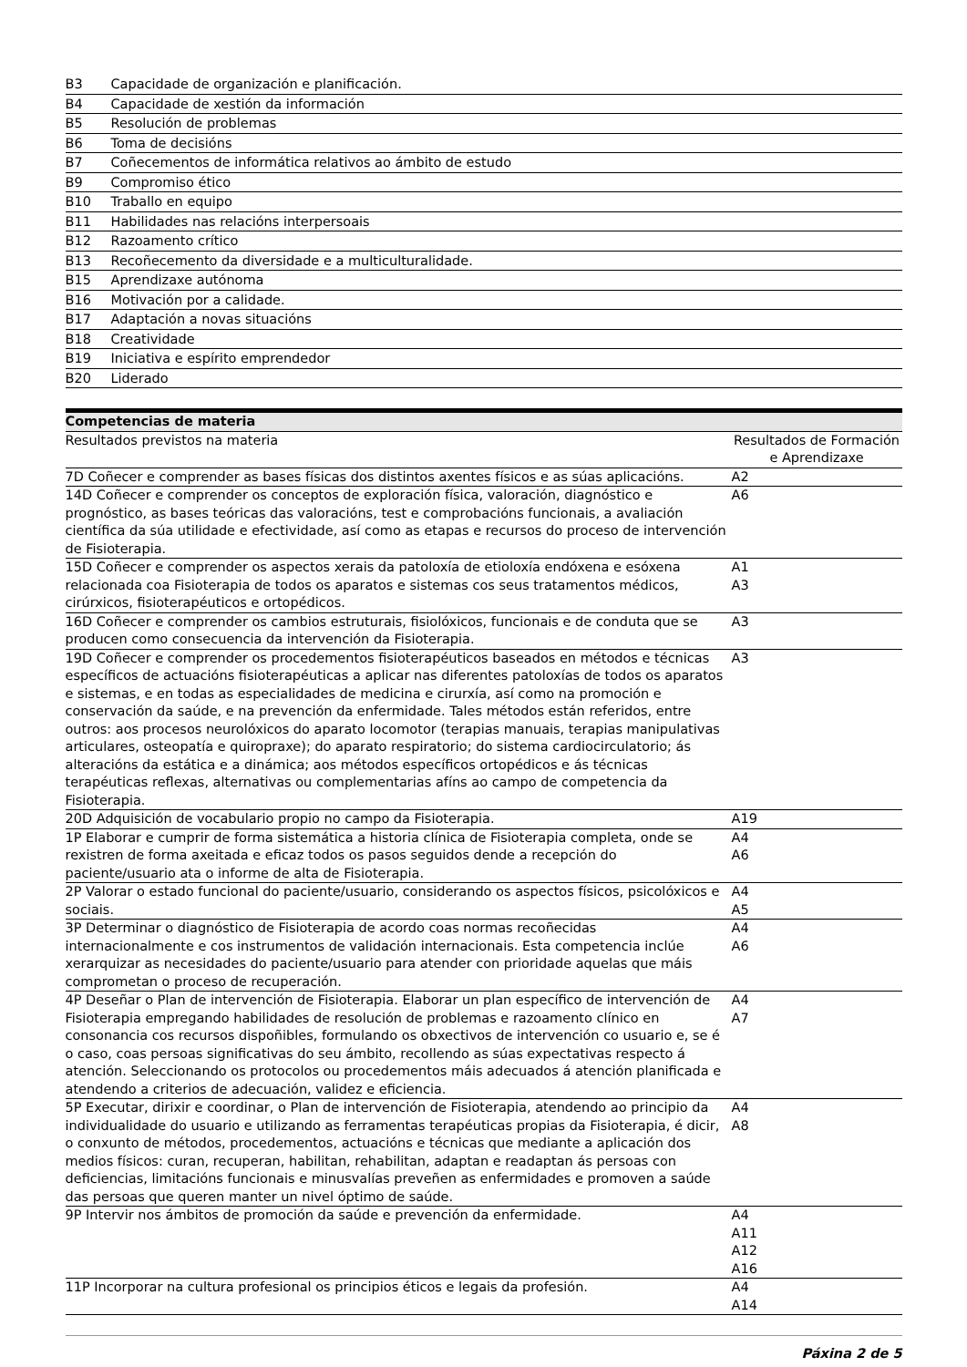| B3 | Capacidade de organización e planificación. |
| B4 | Capacidade de xestión da información |
| B5 | Resolución de problemas |
| B6 | Toma de decisións |
| B7 | Coñecementos de informática relativos ao ámbito de estudo |
| B9 | Compromiso ético |
| B10 | Traballo en equipo |
| B11 | Habilidades nas relacións interpersoais |
| B12 | Razoamento crítico |
| B13 | Recoñecemento da diversidade e a multiculturalidade. |
| B15 | Aprendizaxe autónoma |
| B16 | Motivación por a calidade. |
| B17 | Adaptación a novas situacións |
| B18 | Creatividade |
| B19 | Iniciativa e espírito emprendedor |
| B20 | Liderado |
| Competencias de materia | |
| --- | --- |
| Resultados previstos na materia | Resultados de Formación e Aprendizaxe |
| 7D Coñecer e comprender as bases físicas dos distintos axentes físicos e as súas aplicacións. | A2 |
| 14D Coñecer e comprender os conceptos de exploración física, valoración, diagnóstico e prognóstico, as bases teóricas das valoracións, test e comprobacións funcionais, a avaliación científica da súa utilidade e efectividade, así como as etapas e recursos do proceso de intervención de Fisioterapia. | A6 |
| 15D Coñecer e comprender os aspectos xerais da patoloxía de etioloxía endóxena e esóxena relacionada coa Fisioterapia de todos os aparatos e sistemas cos seus tratamentos médicos, cirúrxicos, fisioterapéuticos e ortopédicos. | A1 A3 |
| 16D Coñecer e comprender os cambios estruturais, fisiolóxicos, funcionais e de conduta que se producen como consecuencia da intervención da Fisioterapia. | A3 |
| 19D Coñecer e comprender os procedementos fisioterapéuticos baseados en métodos e técnicas específicos de actuacións fisioterapéuticas a aplicar nas diferentes patoloxías de todos os aparatos e sistemas, e en todas as especialidades de medicina e cirurxía, así como na promoción e conservación da saúde, e na prevención da enfermidade. Tales métodos están referidos, entre outros: aos procesos neurolóxicos do aparato locomotor (terapias manuais, terapias manipulativas articulares, osteopatía e quiropraxe); do aparato respiratorio; do sistema cardiocirculatorio; ás alteracións da estática e a dinámica; aos métodos específicos ortopédicos e ás técnicas terapéuticas reflexas, alternativas ou complementarias afíns ao campo de competencia da Fisioterapia. | A3 |
| 20D Adquisición de vocabulario propio no campo da Fisioterapia. | A19 |
| 1P Elaborar e cumprir de forma sistemática a historia clínica de Fisioterapia completa, onde se rexistren de forma axeitada e eficaz todos os pasos seguidos dende a recepción do paciente/usuario ata o informe de alta de Fisioterapia. | A4 A6 |
| 2P Valorar o estado funcional do paciente/usuario, considerando os aspectos físicos, psicolóxicos e sociais. | A4 A5 |
| 3P Determinar o diagnóstico de Fisioterapia de acordo coas normas recoñecidas internacionalmente e cos instrumentos de validación internacionais. Esta competencia inclúe xerarquizar as necesidades do paciente/usuario para atender con prioridade aquelas que máis comprometan o proceso de recuperación. | A4 A6 |
| 4P Deseñar o Plan de intervención de Fisioterapia. Elaborar un plan específico de intervención de Fisioterapia empregando habilidades de resolución de problemas e razoamento clínico en consonancia cos recursos dispoñibles, formulando os obxectivos de intervención co usuario e, se é o caso, coas persoas significativas do seu ámbito, recollendo as súas expectativas respecto á atención. Seleccionando os protocolos ou procedementos máis adecuados á atención planificada e atendendo a criterios de adecuación, validez e eficiencia. | A4 A7 |
| 5P Executar, dirixir e coordinar, o Plan de intervención de Fisioterapia, atendendo ao principio da individualidade do usuario e utilizando as ferramentas terapéuticas propias da Fisioterapia, é dicir, o conxunto de métodos, procedementos, actuacións e técnicas que mediante a aplicación dos medios físicos: curan, recuperan, habilitan, rehabilitan, adaptan e readaptan ás persoas con deficiencias, limitacións funcionais e minusvalías preveñen as enfermidades e promoven a saúde das persoas que queren manter un nivel óptimo de saúde. | A4 A8 |
| 9P Intervir nos ámbitos de promoción da saúde e prevención da enfermidade. | A4 A11 A12 A16 |
| 11P Incorporar na cultura profesional os principios éticos e legais da profesión. | A4 A14 |
Páxina 2 de 5